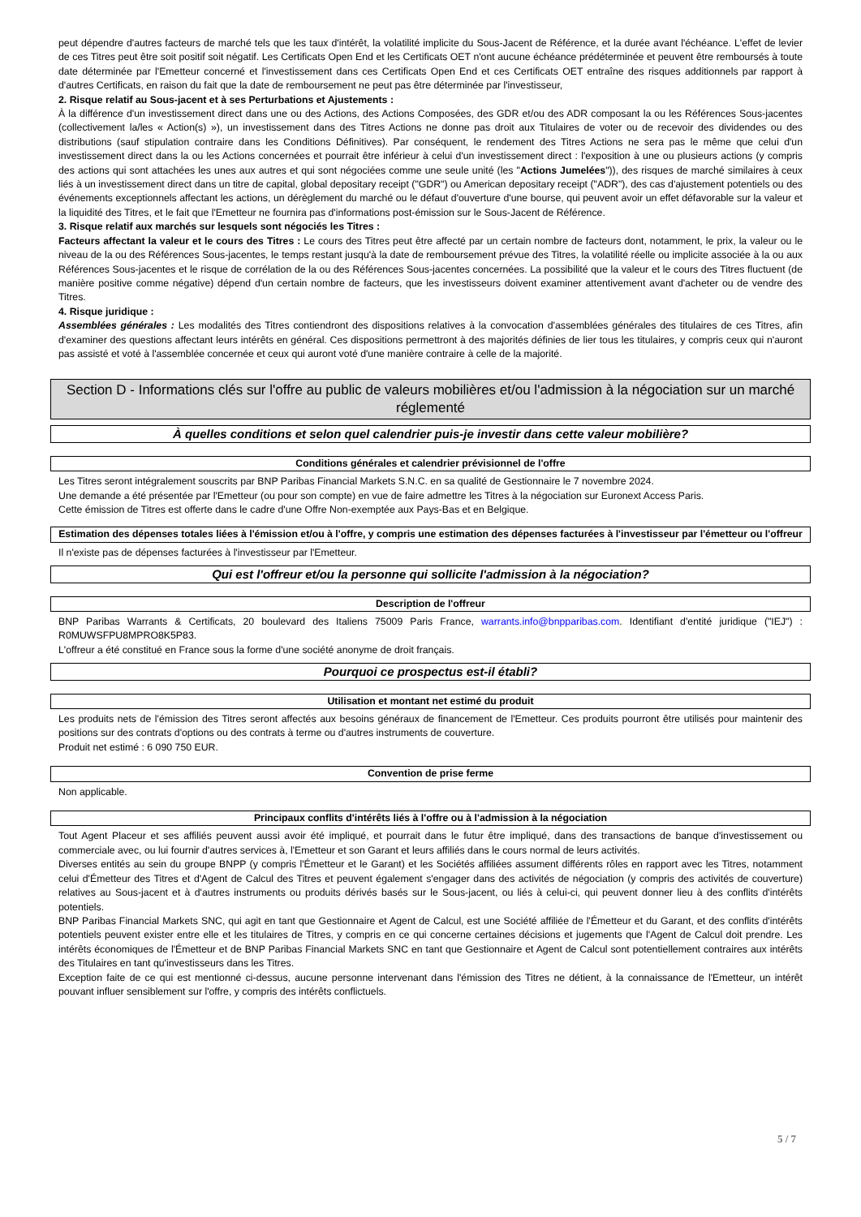peut dépendre d'autres facteurs de marché tels que les taux d'intérêt, la volatilité implicite du Sous-Jacent de Référence, et la durée avant l'échéance. L'effet de levier de ces Titres peut être soit positif soit négatif. Les Certificats Open End et les Certificats OET n'ont aucune échéance prédéterminée et peuvent être remboursés à toute date déterminée par l'Emetteur concerné et l'investissement dans ces Certificats Open End et ces Certificats OET entraîne des risques additionnels par rapport à d'autres Certificats, en raison du fait que la date de remboursement ne peut pas être déterminée par l'investisseur,
2. Risque relatif au Sous-jacent et à ses Perturbations et Ajustements :
À la différence d'un investissement direct dans une ou des Actions, des Actions Composées, des GDR et/ou des ADR composant la ou les Références Sous-jacentes (collectivement la/les « Action(s) »), un investissement dans des Titres Actions ne donne pas droit aux Titulaires de voter ou de recevoir des dividendes ou des distributions (sauf stipulation contraire dans les Conditions Définitives). Par conséquent, le rendement des Titres Actions ne sera pas le même que celui d'un investissement direct dans la ou les Actions concernées et pourrait être inférieur à celui d'un investissement direct : l'exposition à une ou plusieurs actions (y compris des actions qui sont attachées les unes aux autres et qui sont négociées comme une seule unité (les "Actions Jumelées")), des risques de marché similaires à ceux liés à un investissement direct dans un titre de capital, global depositary receipt ("GDR") ou American depositary receipt ("ADR"), des cas d'ajustement potentiels ou des événements exceptionnels affectant les actions, un dérèglement du marché ou le défaut d'ouverture d'une bourse, qui peuvent avoir un effet défavorable sur la valeur et la liquidité des Titres, et le fait que l'Emetteur ne fournira pas d'informations post-émission sur le Sous-Jacent de Référence.
3. Risque relatif aux marchés sur lesquels sont négociés les Titres :
Facteurs affectant la valeur et le cours des Titres : Le cours des Titres peut être affecté par un certain nombre de facteurs dont, notamment, le prix, la valeur ou le niveau de la ou des Références Sous-jacentes, le temps restant jusqu'à la date de remboursement prévue des Titres, la volatilité réelle ou implicite associée à la ou aux Références Sous-jacentes et le risque de corrélation de la ou des Références Sous-jacentes concernées. La possibilité que la valeur et le cours des Titres fluctuent (de manière positive comme négative) dépend d'un certain nombre de facteurs, que les investisseurs doivent examiner attentivement avant d'acheter ou de vendre des Titres.
4. Risque juridique :
Assemblées générales : Les modalités des Titres contiendront des dispositions relatives à la convocation d'assemblées générales des titulaires de ces Titres, afin d'examiner des questions affectant leurs intérêts en général. Ces dispositions permettront à des majorités définies de lier tous les titulaires, y compris ceux qui n'auront pas assisté et voté à l'assemblée concernée et ceux qui auront voté d'une manière contraire à celle de la majorité.
Section D - Informations clés sur l'offre au public de valeurs mobilières et/ou l'admission à la négociation sur un marché réglementé
À quelles conditions et selon quel calendrier puis-je investir dans cette valeur mobilière?
Conditions générales et calendrier prévisionnel de l'offre
Les Titres seront intégralement souscrits par BNP Paribas Financial Markets S.N.C. en sa qualité de Gestionnaire le 7 novembre 2024.
Une demande a été présentée par l'Emetteur (ou pour son compte) en vue de faire admettre les Titres à la négociation sur Euronext Access Paris.
Cette émission de Titres est offerte dans le cadre d'une Offre Non-exemptée aux Pays-Bas et en Belgique.
Estimation des dépenses totales liées à l'émission et/ou à l'offre, y compris une estimation des dépenses facturées à l'investisseur par l'émetteur ou l'offreur
Il n'existe pas de dépenses facturées à l'investisseur par l'Emetteur.
Qui est l'offreur et/ou la personne qui sollicite l'admission à la négociation?
Description de l'offreur
BNP Paribas Warrants & Certificats, 20 boulevard des Italiens 75009 Paris France, warrants.info@bnpparibas.com. Identifiant d'entité juridique ("IEJ") : R0MUWSFPU8MPRO8K5P83.
L'offreur a été constitué en France sous la forme d'une société anonyme de droit français.
Pourquoi ce prospectus est-il établi?
Utilisation et montant net estimé du produit
Les produits nets de l'émission des Titres seront affectés aux besoins généraux de financement de l'Emetteur. Ces produits pourront être utilisés pour maintenir des positions sur des contrats d'options ou des contrats à terme ou d'autres instruments de couverture.
Produit net estimé : 6 090 750 EUR.
Convention de prise ferme
Non applicable.
Principaux conflits d'intérêts liés à l'offre ou à l'admission à la négociation
Tout Agent Placeur et ses affiliés peuvent aussi avoir été impliqué, et pourrait dans le futur être impliqué, dans des transactions de banque d'investissement ou commerciale avec, ou lui fournir d'autres services à, l'Emetteur et son Garant et leurs affiliés dans le cours normal de leurs activités.
Diverses entités au sein du groupe BNPP (y compris l'Émetteur et le Garant) et les Sociétés affiliées assument différents rôles en rapport avec les Titres, notamment celui d'Émetteur des Titres et d'Agent de Calcul des Titres et peuvent également s'engager dans des activités de négociation (y compris des activités de couverture) relatives au Sous-jacent et à d'autres instruments ou produits dérivés basés sur le Sous-jacent, ou liés à celui-ci, qui peuvent donner lieu à des conflits d'intérêts potentiels.
BNP Paribas Financial Markets SNC, qui agit en tant que Gestionnaire et Agent de Calcul, est une Société affiliée de l'Émetteur et du Garant, et des conflits d'intérêts potentiels peuvent exister entre elle et les titulaires de Titres, y compris en ce qui concerne certaines décisions et jugements que l'Agent de Calcul doit prendre. Les intérêts économiques de l'Émetteur et de BNP Paribas Financial Markets SNC en tant que Gestionnaire et Agent de Calcul sont potentiellement contraires aux intérêts des Titulaires en tant qu'investisseurs dans les Titres.
Exception faite de ce qui est mentionné ci-dessus, aucune personne intervenant dans l'émission des Titres ne détient, à la connaissance de l'Emetteur, un intérêt pouvant influer sensiblement sur l'offre, y compris des intérêts conflictuels.
5 / 7